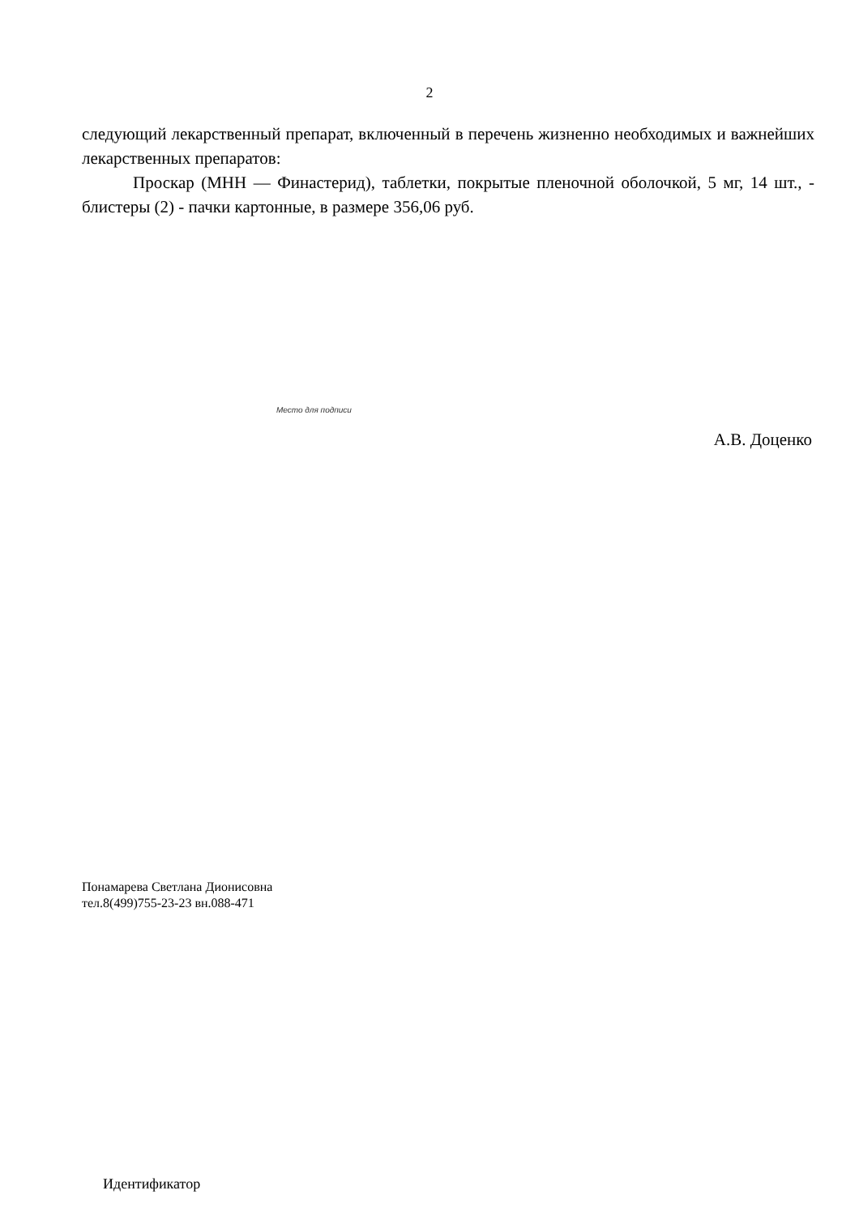2
следующий лекарственный препарат, включенный в перечень жизненно необходимых и важнейших лекарственных препаратов:
Проскар (МНН — Финастерид), таблетки, покрытые пленочной оболочкой, 5 мг, 14 шт., - блистеры (2) - пачки картонные, в размере 356,06 руб.
Место для подписи
А.В. Доценко
Понамарева Светлана Дионисовна
тел.8(499)755-23-23 вн.088-471
Идентификатор